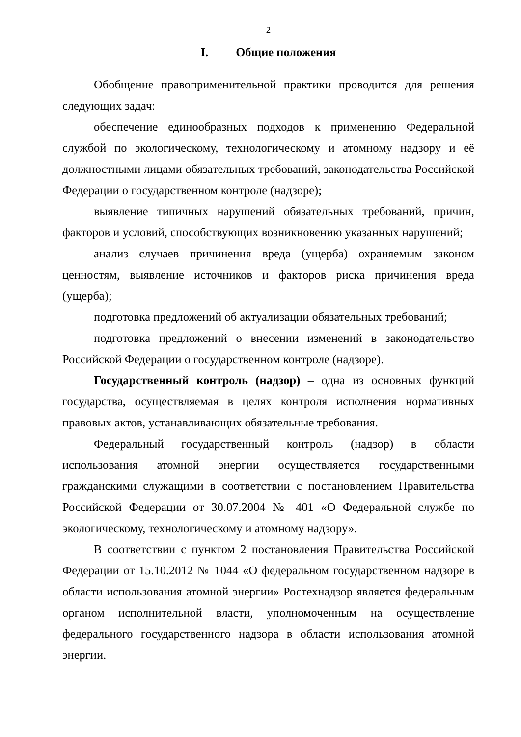2
I. Общие положения
Обобщение правоприменительной практики проводится для решения следующих задач:
обеспечение единообразных подходов к применению Федеральной службой по экологическому, технологическому и атомному надзору и её должностными лицами обязательных требований, законодательства Российской Федерации о государственном контроле (надзоре);
выявление типичных нарушений обязательных требований, причин, факторов и условий, способствующих возникновению указанных нарушений;
анализ случаев причинения вреда (ущерба) охраняемым законом ценностям, выявление источников и факторов риска причинения вреда (ущерба);
подготовка предложений об актуализации обязательных требований;
подготовка предложений о внесении изменений в законодательство Российской Федерации о государственном контроле (надзоре).
Государственный контроль (надзор) – одна из основных функций государства, осуществляемая в целях контроля исполнения нормативных правовых актов, устанавливающих обязательные требования.
Федеральный государственный контроль (надзор) в области использования атомной энергии осуществляется государственными гражданскими служащими в соответствии с постановлением Правительства Российской Федерации от 30.07.2004 № 401 «О Федеральной службе по экологическому, технологическому и атомному надзору».
В соответствии с пунктом 2 постановления Правительства Российской Федерации от 15.10.2012 № 1044 «О федеральном государственном надзоре в области использования атомной энергии» Ростехнадзор является федеральным органом исполнительной власти, уполномоченным на осуществление федерального государственного надзора в области использования атомной энергии.